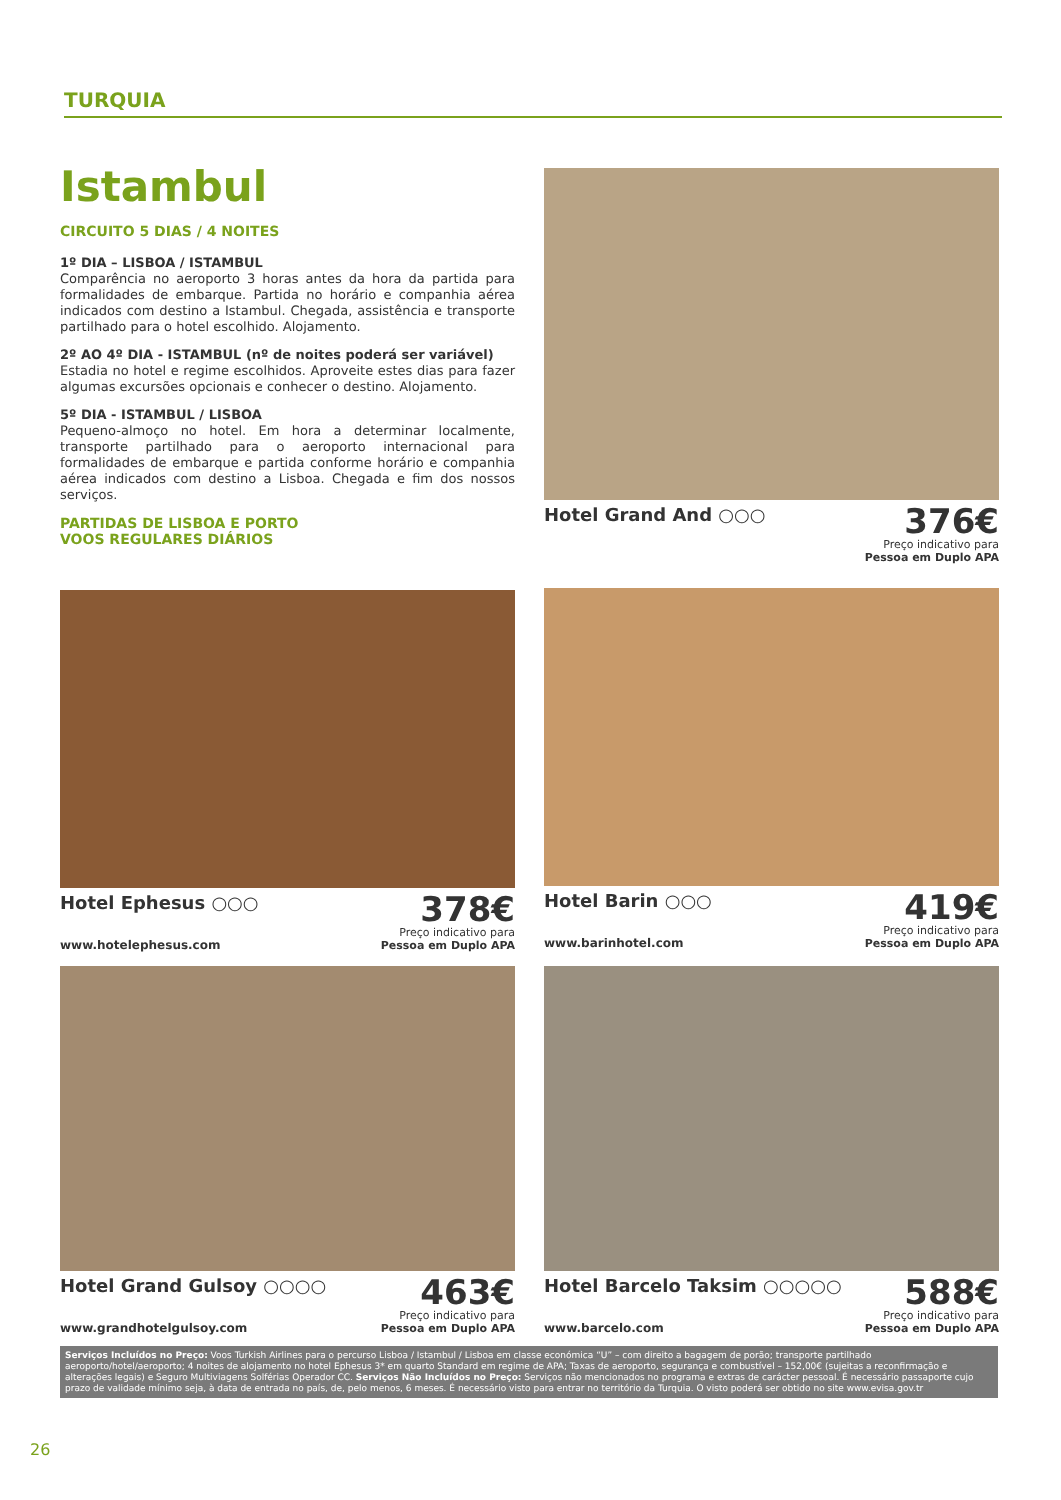TURQUIA
Istambul
CIRCUITO 5 DIAS / 4 NOITES
1º DIA – LISBOA / ISTAMBUL
Comparência no aeroporto 3 horas antes da hora da partida para formalidades de embarque. Partida no horário e companhia aérea indicados com destino a Istambul. Chegada, assistência e transporte partilhado para o hotel escolhido. Alojamento.
2º AO 4º DIA - ISTAMBUL (nº de noites poderá ser variável)
Estadia no hotel e regime escolhidos. Aproveite estes dias para fazer algumas excursões opcionais e conhecer o destino. Alojamento.
5º DIA - ISTAMBUL / LISBOA
Pequeno-almoço no hotel. Em hora a determinar localmente, transporte partilhado para o aeroporto internacional para formalidades de embarque e partida conforme horário e companhia aérea indicados com destino a Lisboa. Chegada e fim dos nossos serviços.
PARTIDAS DE LISBOA E PORTO
VOOS REGULARES DIÁRIOS
Hotel Grand And ○○○
376€
Preço indicativo para
Pessoa em Duplo APA
Hotel Ephesus ○○○
378€
Preço indicativo para
Pessoa em Duplo APA
www.hotelephesus.com
Hotel Barin ○○○
419€
Preço indicativo para
Pessoa em Duplo APA
www.barinhotel.com
Hotel Grand Gulsoy ○○○○
463€
Preço indicativo para
Pessoa em Duplo APA
www.grandhotelgulsoy.com
Hotel Barcelo Taksim ○○○○○
588€
Preço indicativo para
Pessoa em Duplo APA
www.barcelo.com
Serviços Incluídos no Preço: Voos Turkish Airlines para o percurso Lisboa / Istambul / Lisboa em classe económica “U” – com direito a bagagem de porão; transporte partilhado aeroporto/hotel/aeroporto; 4 noites de alojamento no hotel Ephesus 3* em quarto Standard em regime de APA; Taxas de aeroporto, segurança e combustível – 152,00€ (sujeitas a reconfirmação e alterações legais) e Seguro Multiviagens Solférias Operador CC. Serviços Não Incluídos no Preço: Serviços não mencionados no programa e extras de carácter pessoal. É necessário passaporte cujo prazo de validade mínimo seja, à data de entrada no país, de, pelo menos, 6 meses. É necessário visto para entrar no território da Turquia. O visto poderá ser obtido no site www.evisa.gov.tr
26